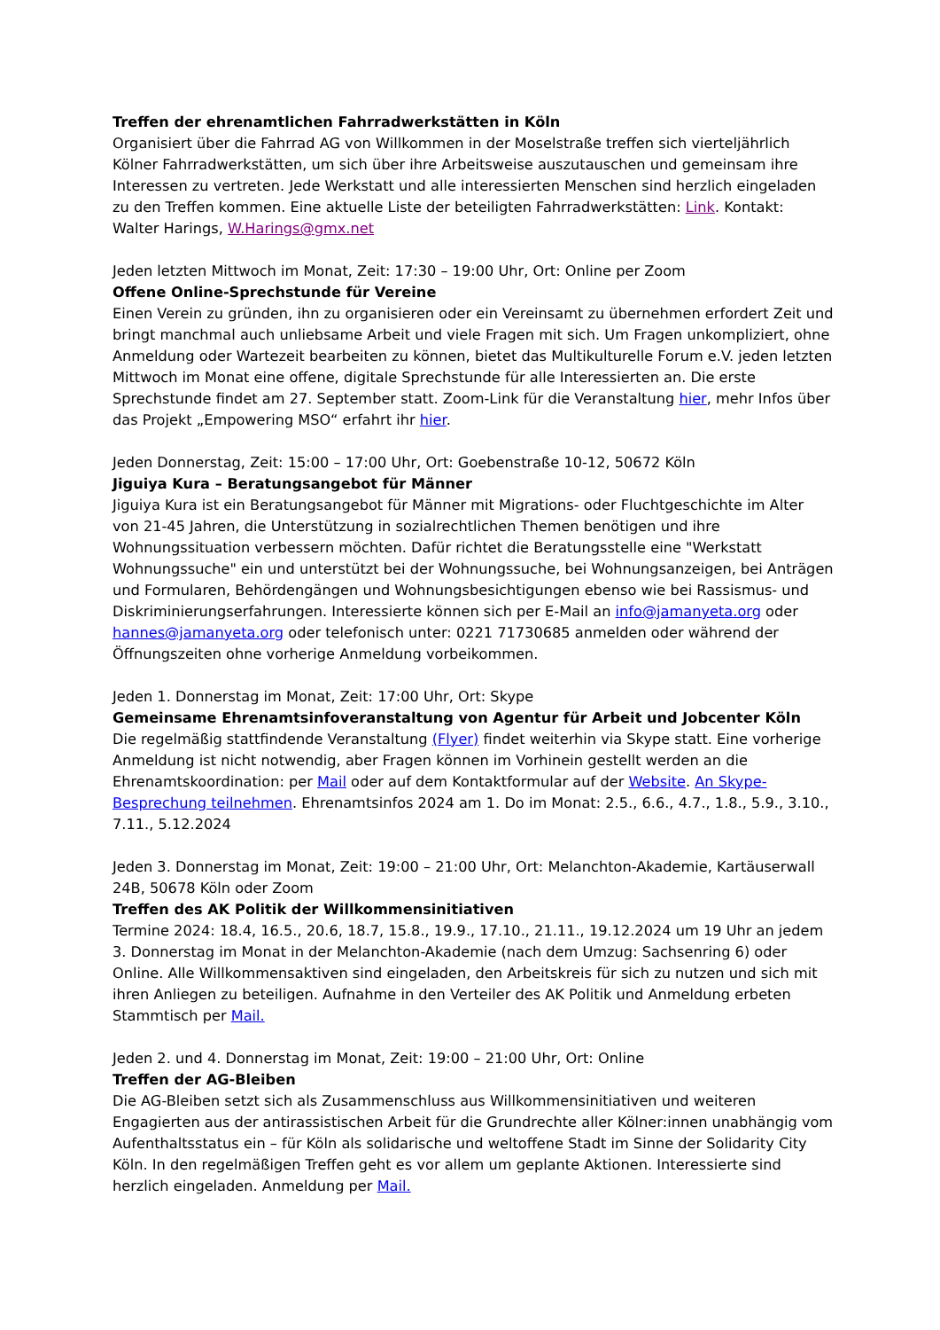Treffen der ehrenamtlichen Fahrradwerkstätten in Köln
Organisiert über die Fahrrad AG von Willkommen in der Moselstraße treffen sich vierteljährlich Kölner Fahrradwerkstätten, um sich über ihre Arbeitsweise auszutauschen und gemeinsam ihre Interessen zu vertreten. Jede Werkstatt und alle interessierten Menschen sind herzlich eingeladen zu den Treffen kommen. Eine aktuelle Liste der beteiligten Fahrradwerkstätten: Link. Kontakt: Walter Harings, W.Harings@gmx.net
Jeden letzten Mittwoch im Monat, Zeit: 17:30 – 19:00 Uhr, Ort: Online per Zoom
Offene Online-Sprechstunde für Vereine
Einen Verein zu gründen, ihn zu organisieren oder ein Vereinsamt zu übernehmen erfordert Zeit und bringt manchmal auch unliebsame Arbeit und viele Fragen mit sich. Um Fragen unkompliziert, ohne Anmeldung oder Wartezeit bearbeiten zu können, bietet das Multikulturelle Forum e.V. jeden letzten Mittwoch im Monat eine offene, digitale Sprechstunde für alle Interessierten an. Die erste Sprechstunde findet am 27. September statt. Zoom-Link für die Veranstaltung hier, mehr Infos über das Projekt „Empowering MSO“ erfahrt ihr hier.
Jeden Donnerstag, Zeit: 15:00 – 17:00 Uhr, Ort: Goebenstraße 10-12, 50672 Köln
Jiguiya Kura – Beratungsangebot für Männer
Jiguiya Kura ist ein Beratungsangebot für Männer mit Migrations- oder Fluchtgeschichte im Alter von 21-45 Jahren, die Unterstützung in sozialrechtlichen Themen benötigen und ihre Wohnungssituation verbessern möchten. Dafür richtet die Beratungsstelle eine "Werkstatt Wohnungssuche" ein und unterstützt bei der Wohnungssuche, bei Wohnungsanzeigen, bei Anträgen und Formularen, Behördengängen und Wohnungsbesichtigungen ebenso wie bei Rassismus- und Diskriminierungserfahrungen. Interessierte können sich per E-Mail an info@jamanyeta.org oder hannes@jamanyeta.org oder telefonisch unter: 0221 71730685 anmelden oder während der Öffnungszeiten ohne vorherige Anmeldung vorbeikommen.
Jeden 1. Donnerstag im Monat, Zeit: 17:00 Uhr, Ort: Skype
Gemeinsame Ehrenamtsinfoveranstaltung von Agentur für Arbeit und Jobcenter Köln
Die regelmäßig stattfindende Veranstaltung (Flyer) findet weiterhin via Skype statt. Eine vorherige Anmeldung ist nicht notwendig, aber Fragen können im Vorhinein gestellt werden an die Ehrenamtskoordination: per Mail oder auf dem Kontaktformular auf der Website. An Skype-Besprechung teilnehmen. Ehrenamtsinfos 2024 am 1. Do im Monat: 2.5., 6.6., 4.7., 1.8., 5.9., 3.10., 7.11., 5.12.2024
Jeden 3. Donnerstag im Monat, Zeit: 19:00 – 21:00 Uhr, Ort: Melanchton-Akademie, Kartäuserwall 24B, 50678 Köln oder Zoom
Treffen des AK Politik der Willkommensinitiativen
Termine 2024: 18.4, 16.5., 20.6, 18.7, 15.8., 19.9., 17.10., 21.11., 19.12.2024 um 19 Uhr an jedem 3. Donnerstag im Monat in der Melanchton-Akademie (nach dem Umzug: Sachsenring 6) oder Online. Alle Willkommensaktiven sind eingeladen, den Arbeitskreis für sich zu nutzen und sich mit ihren Anliegen zu beteiligen. Aufnahme in den Verteiler des AK Politik und Anmeldung erbeten Stammtisch per Mail.
Jeden 2. und 4. Donnerstag im Monat, Zeit: 19:00 – 21:00 Uhr, Ort: Online
Treffen der AG-Bleiben
Die AG-Bleiben setzt sich als Zusammenschluss aus Willkommensinitiativen und weiteren Engagierten aus der antirassistischen Arbeit für die Grundrechte aller Kölner:innen unabhängig vom Aufenthaltsstatus ein – für Köln als solidarische und weltoffene Stadt im Sinne der Solidarity City Köln. In den regelmäßigen Treffen geht es vor allem um geplante Aktionen. Interessierte sind herzlich eingeladen. Anmeldung per Mail.